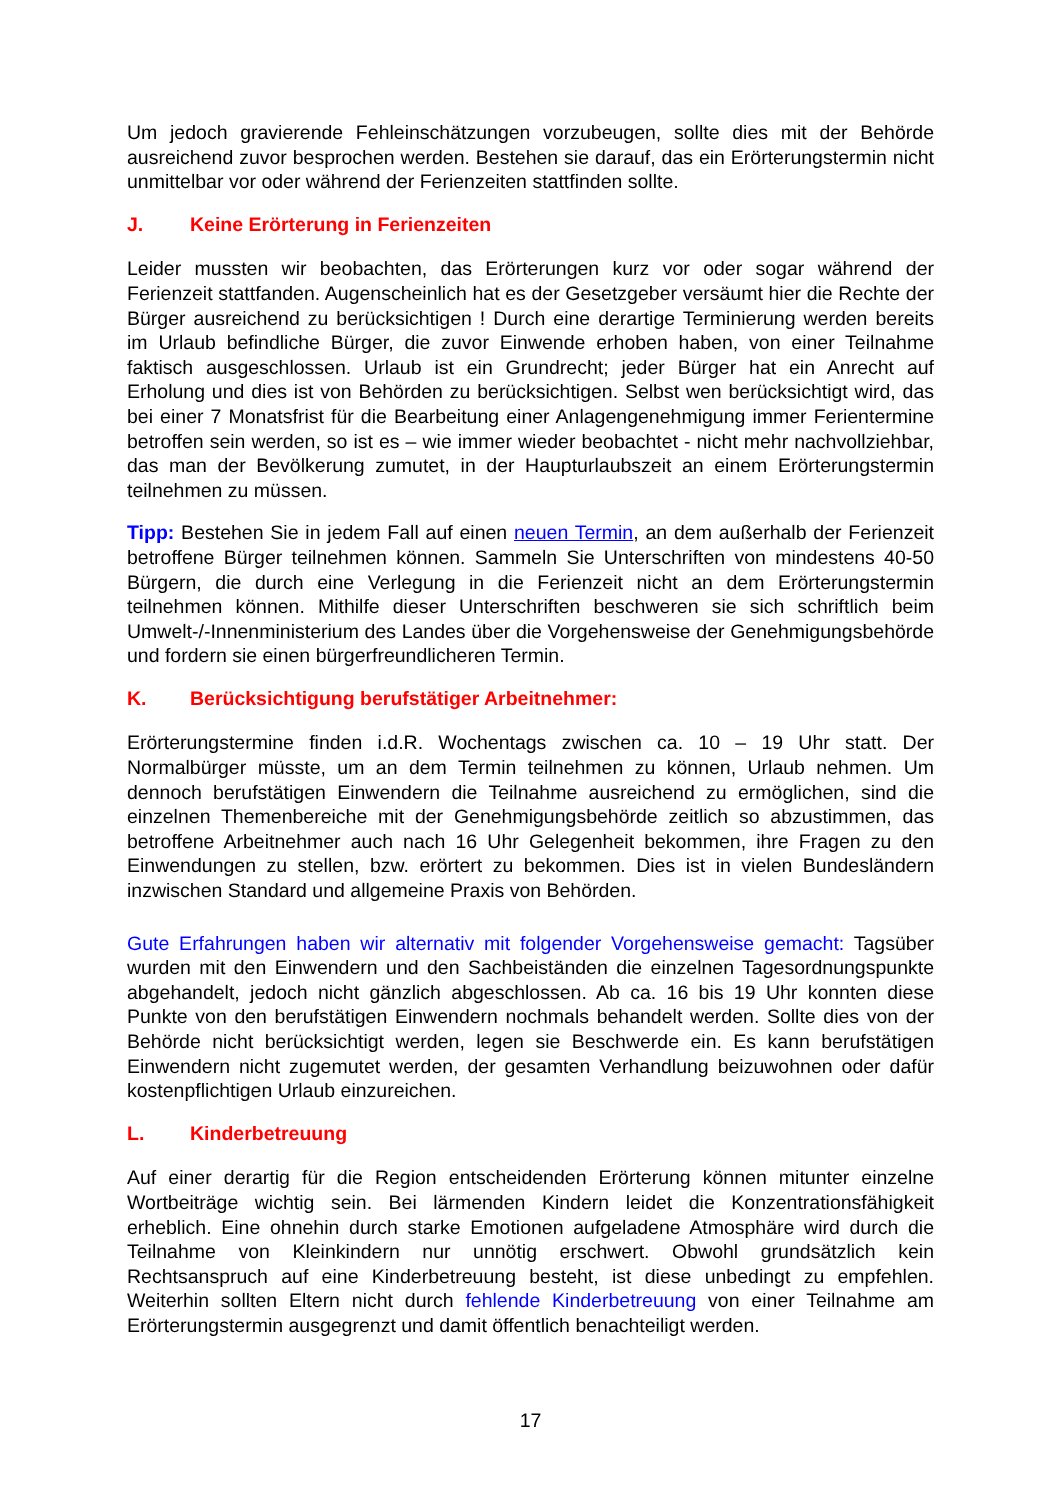Um jedoch gravierende Fehleinschätzungen vorzubeugen, sollte dies mit der Behörde ausreichend zuvor besprochen werden. Bestehen sie darauf, das ein Erörterungstermin nicht unmittelbar vor oder während der Ferienzeiten stattfinden sollte.
J. Keine Erörterung in Ferienzeiten
Leider mussten wir beobachten, das Erörterungen kurz vor oder sogar während der Ferienzeit stattfanden. Augenscheinlich hat es der Gesetzgeber versäumt hier die Rechte der Bürger ausreichend zu berücksichtigen ! Durch eine derartige Terminierung werden bereits im Urlaub befindliche Bürger, die zuvor Einwende erhoben haben, von einer Teilnahme faktisch ausgeschlossen. Urlaub ist ein Grundrecht; jeder Bürger hat ein Anrecht auf Erholung und dies ist von Behörden zu berücksichtigen. Selbst wen berücksichtigt wird, das bei einer 7 Monatsfrist für die Bearbeitung einer Anlagengenehmigung immer Ferientermine betroffen sein werden, so ist es – wie immer wieder beobachtet - nicht mehr nachvollziehbar, das man der Bevölkerung zumutet, in der Haupturlaubszeit an einem Erörterungstermin teilnehmen zu müssen.
Tipp: Bestehen Sie in jedem Fall auf einen neuen Termin, an dem außerhalb der Ferienzeit betroffene Bürger teilnehmen können. Sammeln Sie Unterschriften von mindestens 40-50 Bürgern, die durch eine Verlegung in die Ferienzeit nicht an dem Erörterungstermin teilnehmen können. Mithilfe dieser Unterschriften beschweren sie sich schriftlich beim Umwelt-/-Innenministerium des Landes über die Vorgehensweise der Genehmigungsbehörde und fordern sie einen bürgerfreundlicheren Termin.
K. Berücksichtigung berufstätiger Arbeitnehmer:
Erörterungstermine finden i.d.R. Wochentags zwischen ca. 10 – 19 Uhr statt. Der Normalbürger müsste, um an dem Termin teilnehmen zu können, Urlaub nehmen. Um dennoch berufstätigen Einwendern die Teilnahme ausreichend zu ermöglichen, sind die einzelnen Themenbereiche mit der Genehmigungsbehörde zeitlich so abzustimmen, das betroffene Arbeitnehmer auch nach 16 Uhr Gelegenheit bekommen, ihre Fragen zu den Einwendungen zu stellen, bzw. erörtert zu bekommen. Dies ist in vielen Bundesländern inzwischen Standard und allgemeine Praxis von Behörden.
Gute Erfahrungen haben wir alternativ mit folgender Vorgehensweise gemacht: Tagsüber wurden mit den Einwendern und den Sachbeiständen die einzelnen Tagesordnungspunkte abgehandelt, jedoch nicht gänzlich abgeschlossen. Ab ca. 16 bis 19 Uhr konnten diese Punkte von den berufstätigen Einwendern nochmals behandelt werden. Sollte dies von der Behörde nicht berücksichtigt werden, legen sie Beschwerde ein. Es kann berufstätigen Einwendern nicht zugemutet werden, der gesamten Verhandlung beizuwohnen oder dafür kostenpflichtigen Urlaub einzureichen.
L. Kinderbetreuung
Auf einer derartig für die Region entscheidenden Erörterung können mitunter einzelne Wortbeiträge wichtig sein. Bei lärmenden Kindern leidet die Konzentrationsfähigkeit erheblich. Eine ohnehin durch starke Emotionen aufgeladene Atmosphäre wird durch die Teilnahme von Kleinkindern nur unnötig erschwert. Obwohl grundsätzlich kein Rechtsanspruch auf eine Kinderbetreuung besteht, ist diese unbedingt zu empfehlen. Weiterhin sollten Eltern nicht durch fehlende Kinderbetreuung von einer Teilnahme am Erörterungstermin ausgegrenzt und damit öffentlich benachteiligt werden.
17